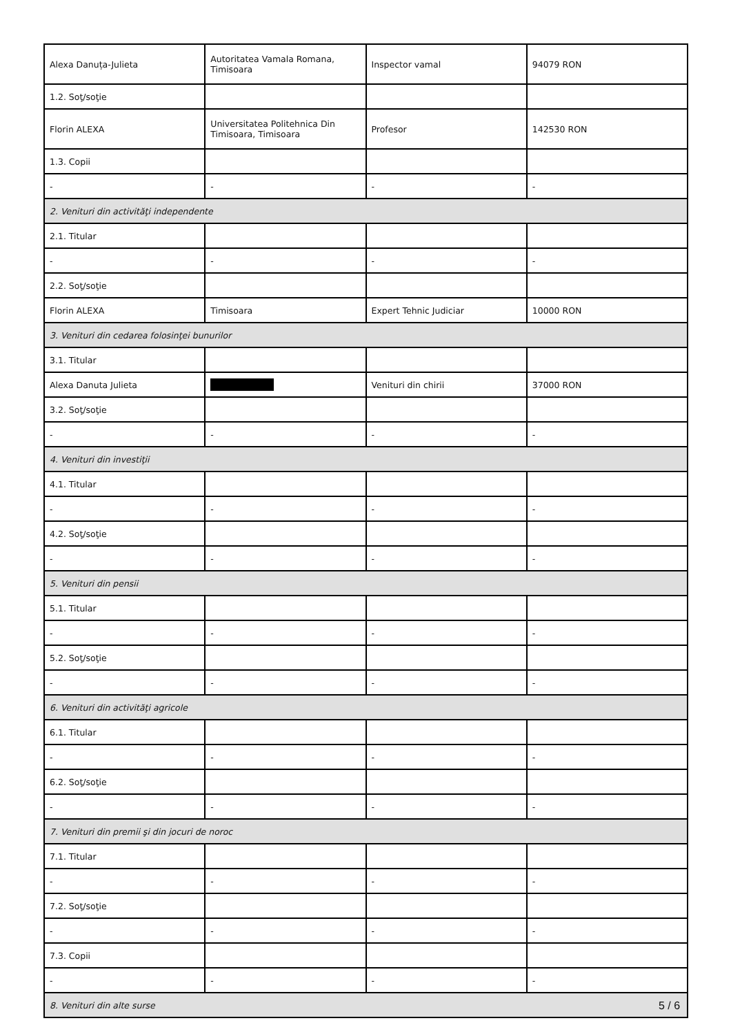| Alexa Danuța-Julieta | Autoritatea Vamala Romana, Timisoara | Inspector vamal | 94079 RON |
| 1.2. Soţ/soţie | | | |
| Florin ALEXA | Universitatea Politehnica Din Timisoara, Timisoara | Profesor | 142530 RON |
| 1.3. Copii | | | |
| - | - | - | - |
| 2. Venituri din activităţi independente | | | |
| 2.1. Titular | | | |
| - | - | - | - |
| 2.2. Soţ/soţie | | | |
| Florin ALEXA | Timisoara | Expert Tehnic Judiciar | 10000 RON |
| 3. Venituri din cedarea folosinţei bunurilor | | | |
| 3.1. Titular | | | |
| Alexa Danuta Julieta | | Venituri din chirii | 37000 RON |
| 3.2. Soţ/soţie | | | |
| - | - | - | - |
| 4. Venituri din investiţii | | | |
| 4.1. Titular | | | |
| - | - | - | - |
| 4.2. Soţ/soţie | | | |
| - | - | - | - |
| 5. Venituri din pensii | | | |
| 5.1. Titular | | | |
| - | - | - | - |
| 5.2. Soţ/soţie | | | |
| - | - | - | - |
| 6. Venituri din activităţi agricole | | | |
| 6.1. Titular | | | |
| - | - | - | - |
| 6.2. Soţ/soţie | | | |
| - | - | - | - |
| 7. Venituri din premii şi din jocuri de noroc | | | |
| 7.1. Titular | | | |
| - | - | - | - |
| 7.2. Soţ/soţie | | | |
| - | - | - | - |
| 7.3. Copii | | | |
| - | - | - | - |
| 8. Venituri din alte surse | | | |
5 / 6